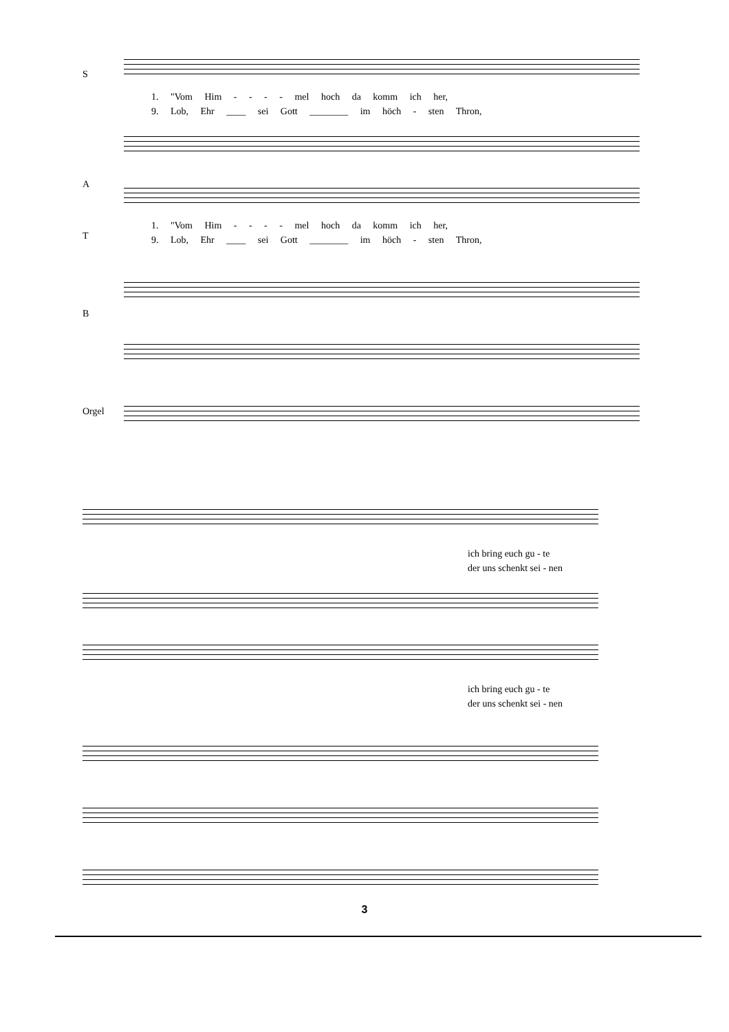S
1. "Vom Him - - - - mel hoch da komm ich her,
9. Lob, Ehr ____ sei Gott ________ im höch - sten Thron,
A
T
1. "Vom Him - - - - mel hoch da komm ich her,
9. Lob, Ehr ____ sei Gott ________ im höch - sten Thron,
B
Orgel
ich bring euch gu - te
der uns schenkt sei - nen
ich bring euch gu - te
der uns schenkt sei - nen
3